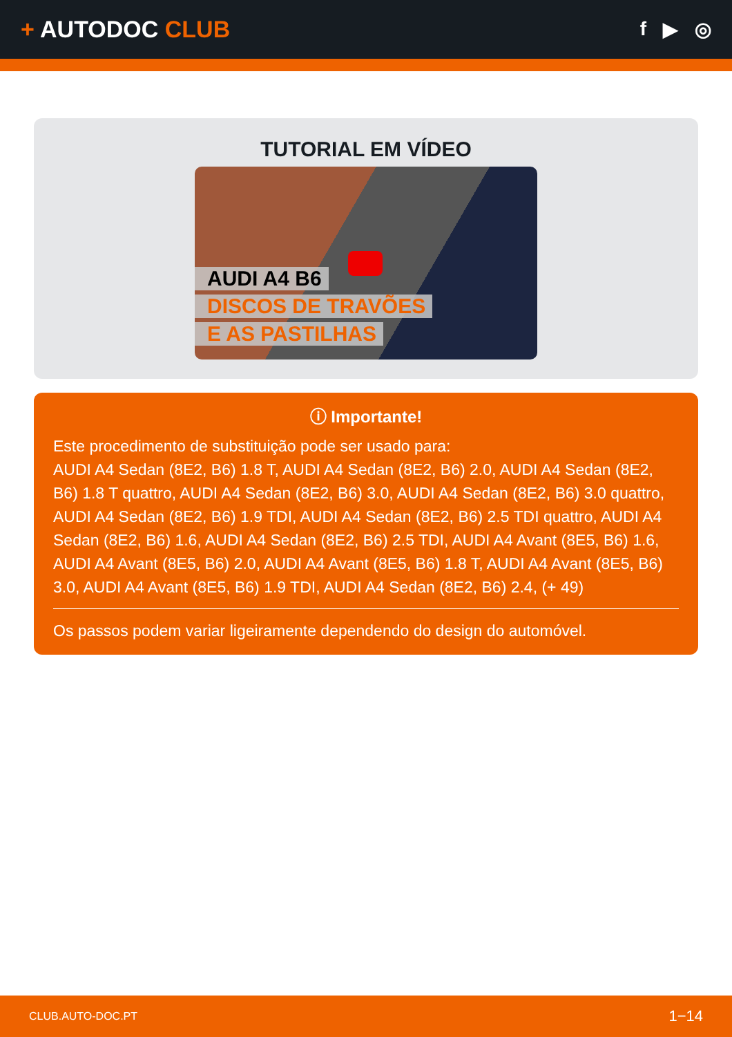+ AUTODOC CLUB
f ▶ ◎
TUTORIAL EM VÍDEO
AUDI A4 B6
DISCOS DE TRAVÕES
E AS PASTILHAS
ⓘ Importante!
Este procedimento de substituição pode ser usado para:
AUDI A4 Sedan (8E2, B6) 1.8 T, AUDI A4 Sedan (8E2, B6) 2.0, AUDI A4 Sedan (8E2, B6) 1.8 T quattro, AUDI A4 Sedan (8E2, B6) 3.0, AUDI A4 Sedan (8E2, B6) 3.0 quattro, AUDI A4 Sedan (8E2, B6) 1.9 TDI, AUDI A4 Sedan (8E2, B6) 2.5 TDI quattro, AUDI A4 Sedan (8E2, B6) 1.6, AUDI A4 Sedan (8E2, B6) 2.5 TDI, AUDI A4 Avant (8E5, B6) 1.6, AUDI A4 Avant (8E5, B6) 2.0, AUDI A4 Avant (8E5, B6) 1.8 T, AUDI A4 Avant (8E5, B6) 3.0, AUDI A4 Avant (8E5, B6) 1.9 TDI, AUDI A4 Sedan (8E2, B6) 2.4, (+ 49)
Os passos podem variar ligeiramente dependendo do design do automóvel.
CLUB.AUTO-DOC.PT 1−14